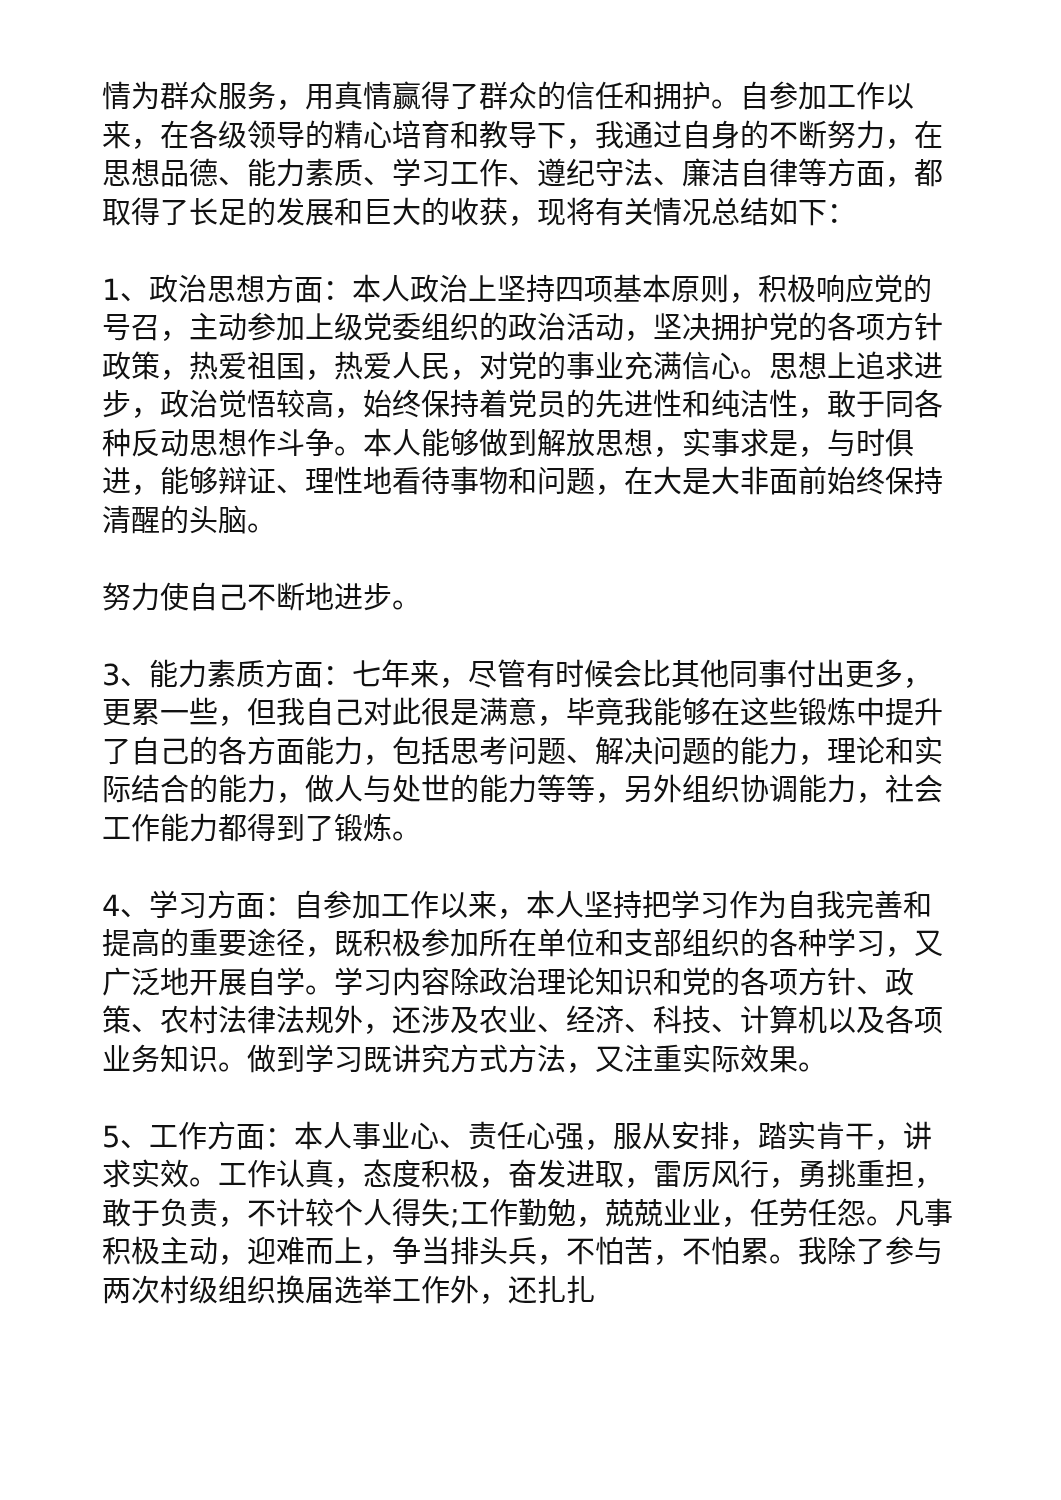情为群众服务，用真情赢得了群众的信任和拥护。自参加工作以来，在各级领导的精心培育和教导下，我通过自身的不断努力，在思想品德、能力素质、学习工作、遵纪守法、廉洁自律等方面，都取得了长足的发展和巨大的收获，现将有关情况总结如下：
1、政治思想方面：本人政治上坚持四项基本原则，积极响应党的号召，主动参加上级党委组织的政治活动，坚决拥护党的各项方针政策，热爱祖国，热爱人民，对党的事业充满信心。思想上追求进步，政治觉悟较高，始终保持着党员的先进性和纯洁性，敢于同各种反动思想作斗争。本人能够做到解放思想，实事求是，与时俱进，能够辩证、理性地看待事物和问题，在大是大非面前始终保持清醒的头脑。
努力使自己不断地进步。
3、能力素质方面：七年来，尽管有时候会比其他同事付出更多，更累一些，但我自己对此很是满意，毕竟我能够在这些锻炼中提升了自己的各方面能力，包括思考问题、解决问题的能力，理论和实际结合的能力，做人与处世的能力等等，另外组织协调能力，社会工作能力都得到了锻炼。
4、学习方面：自参加工作以来，本人坚持把学习作为自我完善和提高的重要途径，既积极参加所在单位和支部组织的各种学习，又广泛地开展自学。学习内容除政治理论知识和党的各项方针、政策、农村法律法规外，还涉及农业、经济、科技、计算机以及各项业务知识。做到学习既讲究方式方法，又注重实际效果。
5、工作方面：本人事业心、责任心强，服从安排，踏实肯干，讲求实效。工作认真，态度积极，奋发进取，雷厉风行，勇挑重担，敢于负责，不计较个人得失;工作勤勉，兢兢业业，任劳任怨。凡事积极主动，迎难而上，争当排头兵，不怕苦，不怕累。我除了参与两次村级组织换届选举工作外，还扎扎